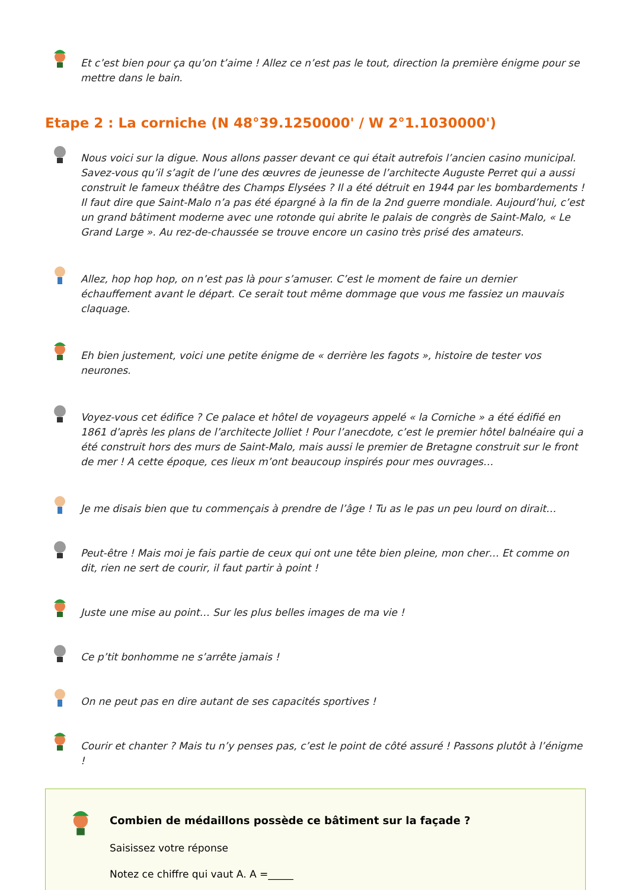Et c’est bien pour ça qu’on t’aime ! Allez ce n’est pas le tout, direction la première énigme pour se mettre dans le bain.
Etape 2 : La corniche (N 48°39.1250000' / W 2°1.1030000')
Nous voici sur la digue. Nous allons passer devant ce qui était autrefois l’ancien casino municipal. Savez-vous qu’il s’agit de l’une des œuvres de jeunesse de l’architecte Auguste Perret qui a aussi construit le fameux théâtre des Champs Elysées ? Il a été détruit en 1944 par les bombardements ! Il faut dire que Saint-Malo n’a pas été épargné à la fin de la 2nd guerre mondiale. Aujourd’hui, c’est un grand bâtiment moderne avec une rotonde qui abrite le palais de congrès de Saint-Malo, « Le Grand Large ». Au rez-de-chaussée se trouve encore un casino très prisé des amateurs.
Allez, hop hop hop, on n’est pas là pour s’amuser. C’est le moment de faire un dernier échauffement avant le départ. Ce serait tout même dommage que vous me fassiez un mauvais claquage.
Eh bien justement, voici une petite énigme de « derrière les fagots », histoire de tester vos neurones.
Voyez-vous cet édifice ? Ce palace et hôtel de voyageurs appelé « la Corniche » a été édifié en 1861 d’après les plans de l’architecte Jolliet ! Pour l’anecdote, c’est le premier hôtel balnéaire qui a été construit hors des murs de Saint-Malo, mais aussi le premier de Bretagne construit sur le front de mer ! A cette époque, ces lieux m’ont beaucoup inspirés pour mes ouvrages…
Je me disais bien que tu commençais à prendre de l’âge ! Tu as le pas un peu lourd on dirait…
Peut-être ! Mais moi je fais partie de ceux qui ont une tête bien pleine, mon cher… Et comme on dit, rien ne sert de courir, il faut partir à point !
Juste une mise au point… Sur les plus belles images de ma vie !
Ce p’tit bonhomme ne s’arrête jamais !
On ne peut pas en dire autant de ses capacités sportives !
Courir et chanter ? Mais tu n’y penses pas, c’est le point de côté assuré ! Passons plutôt à l’énigme !
Combien de médaillons possède ce bâtiment sur la façade ?
Saisissez votre réponse
Notez ce chiffre qui vaut A. A =_____